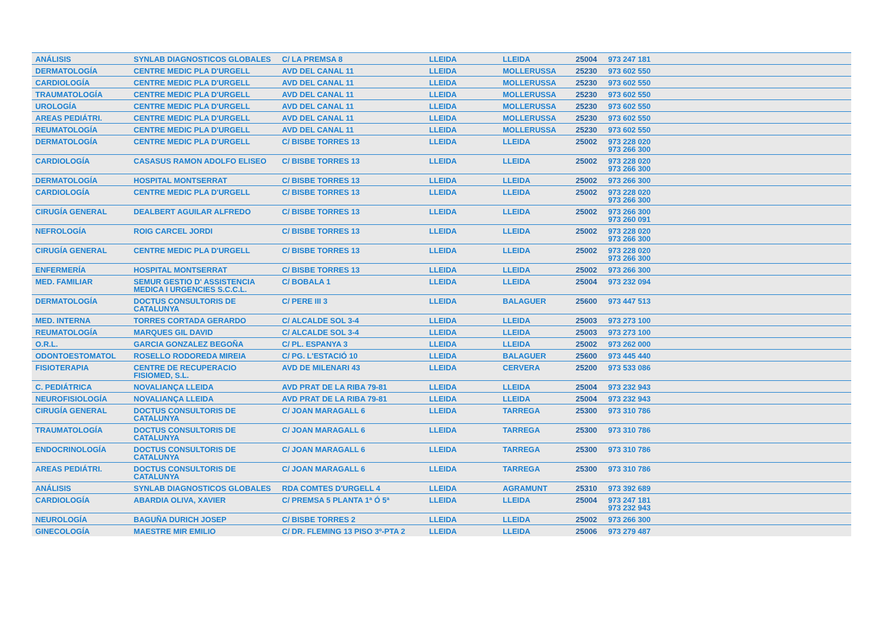| ANÁLISIS | SYNLAB DIAGNOSTICOS GLOBALES | C/ LA PREMSA 8 | LLEIDA | LLEIDA | 25004 | 973 247 181 | |
| DERMATOLOGÍA | CENTRE MEDIC PLA D'URGELL | AVD DEL CANAL 11 | LLEIDA | MOLLERUSSA | 25230 | 973 602 550 | |
| CARDIOLOGÍA | CENTRE MEDIC PLA D'URGELL | AVD DEL CANAL 11 | LLEIDA | MOLLERUSSA | 25230 | 973 602 550 | |
| TRAUMATOLOGÍA | CENTRE MEDIC PLA D'URGELL | AVD DEL CANAL 11 | LLEIDA | MOLLERUSSA | 25230 | 973 602 550 | |
| UROLOGÍA | CENTRE MEDIC PLA D'URGELL | AVD DEL CANAL 11 | LLEIDA | MOLLERUSSA | 25230 | 973 602 550 | |
| AREAS PEDIÁTRI. | CENTRE MEDIC PLA D'URGELL | AVD DEL CANAL 11 | LLEIDA | MOLLERUSSA | 25230 | 973 602 550 | |
| REUMATOLOGÍA | CENTRE MEDIC PLA D'URGELL | AVD DEL CANAL 11 | LLEIDA | MOLLERUSSA | 25230 | 973 602 550 | |
| DERMATOLOGÍA | CENTRE MEDIC PLA D'URGELL | C/ BISBE TORRES 13 | LLEIDA | LLEIDA | 25002 | 973 228 020 973 266 300 | |
| CARDIOLOGÍA | CASASUS RAMON ADOLFO ELISEO | C/ BISBE TORRES 13 | LLEIDA | LLEIDA | 25002 | 973 228 020 973 266 300 | |
| DERMATOLOGÍA | HOSPITAL MONTSERRAT | C/ BISBE TORRES 13 | LLEIDA | LLEIDA | 25002 | 973 266 300 | |
| CARDIOLOGÍA | CENTRE MEDIC PLA D'URGELL | C/ BISBE TORRES 13 | LLEIDA | LLEIDA | 25002 | 973 228 020 973 266 300 | |
| CIRUGÍA GENERAL | DEALBERT AGUILAR ALFREDO | C/ BISBE TORRES 13 | LLEIDA | LLEIDA | 25002 | 973 266 300 973 260 091 | |
| NEFROLOGÍA | ROIG CARCEL JORDI | C/ BISBE TORRES 13 | LLEIDA | LLEIDA | 25002 | 973 228 020 973 266 300 | |
| CIRUGÍA GENERAL | CENTRE MEDIC PLA D'URGELL | C/ BISBE TORRES 13 | LLEIDA | LLEIDA | 25002 | 973 228 020 973 266 300 | |
| ENFERMERÍA | HOSPITAL MONTSERRAT | C/ BISBE TORRES 13 | LLEIDA | LLEIDA | 25002 | 973 266 300 | |
| MED. FAMILIAR | SEMUR GESTIO D' ASSISTENCIA MEDICA I URGENCIES S.C.C.L. | C/ BOBALA 1 | LLEIDA | LLEIDA | 25004 | 973 232 094 | |
| DERMATOLOGÍA | DOCTUS CONSULTORIS DE CATALUNYA | C/ PERE III 3 | LLEIDA | BALAGUER | 25600 | 973 447 513 | |
| MED. INTERNA | TORRES CORTADA GERARDO | C/ ALCALDE SOL 3-4 | LLEIDA | LLEIDA | 25003 | 973 273 100 | |
| REUMATOLOGÍA | MARQUES GIL DAVID | C/ ALCALDE SOL 3-4 | LLEIDA | LLEIDA | 25003 | 973 273 100 | |
| O.R.L. | GARCIA GONZALEZ BEGOÑA | C/ PL. ESPANYA 3 | LLEIDA | LLEIDA | 25002 | 973 262 000 | |
| ODONTOESTOMATOL | ROSELLO RODOREDA MIREIA | C/ PG. L'ESTACIÓ 10 | LLEIDA | BALAGUER | 25600 | 973 445 440 | |
| FISIOTERAPIA | CENTRE DE RECUPERACIO FISIOMED, S.L. | AVD DE MILENARI 43 | LLEIDA | CERVERA | 25200 | 973 533 086 | |
| C. PEDIÁTRICA | NOVALIANÇA LLEIDA | AVD PRAT DE LA RIBA 79-81 | LLEIDA | LLEIDA | 25004 | 973 232 943 | |
| NEUROFISIOLOGÍA | NOVALIANÇA LLEIDA | AVD PRAT DE LA RIBA 79-81 | LLEIDA | LLEIDA | 25004 | 973 232 943 | |
| CIRUGÍA GENERAL | DOCTUS CONSULTORIS DE CATALUNYA | C/ JOAN MARAGALL 6 | LLEIDA | TARREGA | 25300 | 973 310 786 | |
| TRAUMATOLOGÍA | DOCTUS CONSULTORIS DE CATALUNYA | C/ JOAN MARAGALL 6 | LLEIDA | TARREGA | 25300 | 973 310 786 | |
| ENDOCRINOLOGÍA | DOCTUS CONSULTORIS DE CATALUNYA | C/ JOAN MARAGALL 6 | LLEIDA | TARREGA | 25300 | 973 310 786 | |
| AREAS PEDIÁTRI. | DOCTUS CONSULTORIS DE CATALUNYA | C/ JOAN MARAGALL 6 | LLEIDA | TARREGA | 25300 | 973 310 786 | |
| ANÁLISIS | SYNLAB DIAGNOSTICOS GLOBALES | RDA COMTES D'URGELL 4 | LLEIDA | AGRAMUNT | 25310 | 973 392 689 | |
| CARDIOLOGÍA | ABARDIA OLIVA, XAVIER | C/ PREMSA 5 PLANTA 1ª Ó 5ª | LLEIDA | LLEIDA | 25004 | 973 247 181 973 232 943 | |
| NEUROLOGÍA | BAGUÑA DURICH JOSEP | C/ BISBE TORRES 2 | LLEIDA | LLEIDA | 25002 | 973 266 300 | |
| GINECOLOGÍA | MAESTRE MIR EMILIO | C/ DR. FLEMING 13 PISO 3º-PTA 2 | LLEIDA | LLEIDA | 25006 | 973 279 487 | |